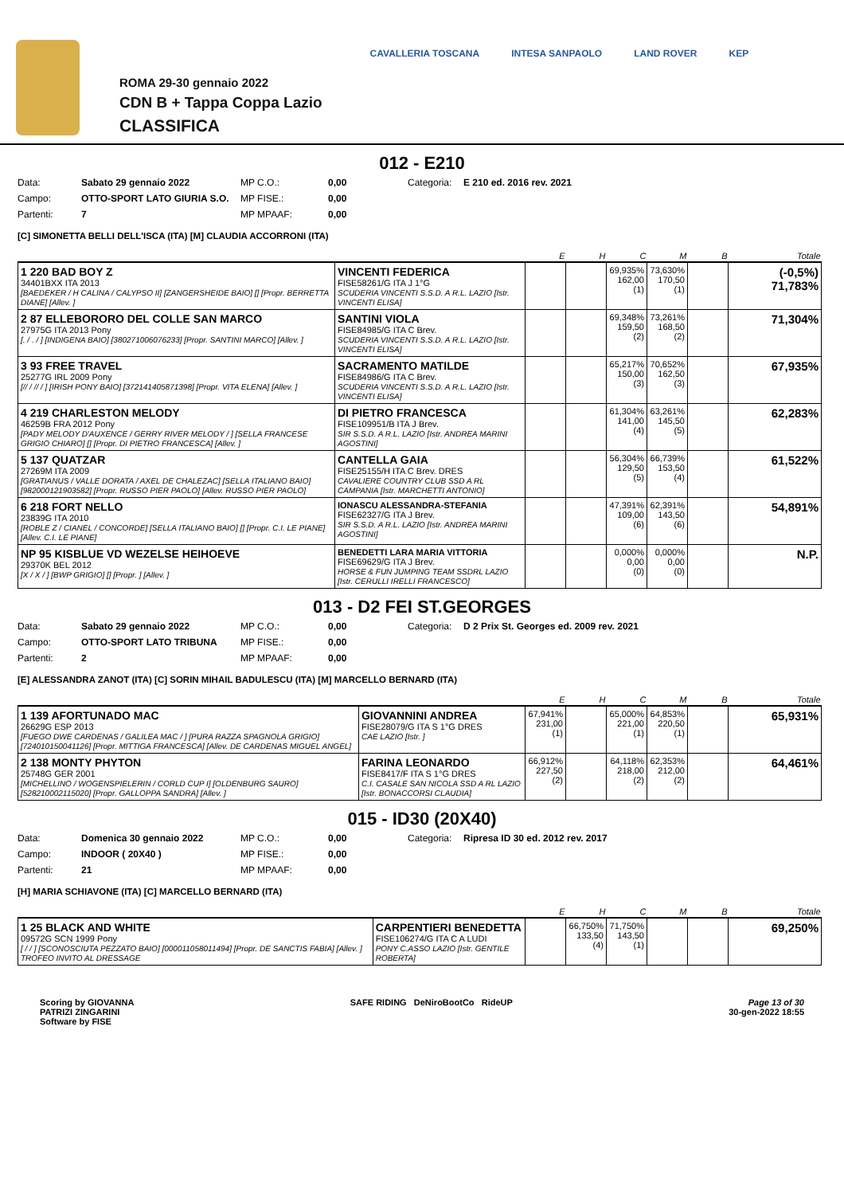ROMA 29-30 gennaio 2022
CDN B + Tappa Coppa Lazio
CLASSIFICA
CAVALLERIA TOSCANA INTESA SANPAOLO LAND ROVER KEP
012 - E210
Data: Sabato 29 gennaio 2022 MP C.O.: 0,00 Categoria: E 210 ed. 2016 rev. 2021 Campo: OTTO-SPORT LATO GIURIA S.O. MP FISE.: 0,00 Partenti: 7 MP MPAAF: 0,00
[C] SIMONETTA BELLI DELL'ISCA (ITA) [M] CLAUDIA ACCORRONI (ITA)
| | | E | H | C | M | B | Totale |
| --- | --- | --- | --- | --- | --- | --- | --- |
| 1 220 BAD BOY Z 34401BXX ITA 2013 [BAEDEKER / H CALINA / CALYPSO II] [ZANGERSHEIDE BAIO] [] [Propr. BERRETTA DIANE] [Allev. ] | VINCENTI FEDERICA FISE58261/G ITA J 1°G SCUDERIA VINCENTI S.S.D. A R.L. LAZIO [Istr. VINCENTI ELISA] | | | 69,935% 162,00 (1) | 73,630% 170,50 (1) | | (-0,5%) 71,783% |
| 2 87 ELLEBORORO DEL COLLE SAN MARCO 27975G ITA 2013 Pony [. / . / ] [INDIGENA BAIO] [380271006076233] [Propr. SANTINI MARCO] [Allev. ] | SANTINI VIOLA FISE84985/G ITA C Brev. SCUDERIA VINCENTI S.S.D. A R.L. LAZIO [Istr. VINCENTI ELISA] | | | 69,348% 159,50 (2) | 73,261% 168,50 (2) | | 71,304% |
| 3 93 FREE TRAVEL 25277G IRL 2009 Pony [// / // / ] [IRISH PONY BAIO] [372141405871398] [Propr. VITA ELENA] [Allev. ] | SACRAMENTO MATILDE FISE84986/G ITA C Brev. SCUDERIA VINCENTI S.S.D. A R.L. LAZIO [Istr. VINCENTI ELISA] | | | 65,217% 150,00 (3) | 70,652% 162,50 (3) | | 67,935% |
| 4 219 CHARLESTON MELODY 46259B FRA 2012 Pony [PADY MELODY D'AUXENCE / GERRY RIVER MELODY / ] [SELLA FRANCESE GRIGIO CHIARO] [] [Propr. DI PIETRO FRANCESCA] [Allev. ] | DI PIETRO FRANCESCA FISE109951/B ITA J Brev. SIR S.S.D. A R.L. LAZIO [Istr. ANDREA MARINI AGOSTINI] | | | 61,304% 141,00 (4) | 63,261% 145,50 (5) | | 62,283% |
| 5 137 QUATZAR 27269M ITA 2009 [GRATIANUS / VALLE DORATA / AXEL DE CHALEZAC] [SELLA ITALIANO BAIO] [982000121903582] [Propr. RUSSO PIER PAOLO] [Allev. RUSSO PIER PAOLO] | CANTELLA GAIA FISE25155/H ITA C Brev. DRES CAVALIERE COUNTRY CLUB SSD A RL CAMPANIA [Istr. MARCHETTI ANTONIO] | | | 56,304% 129,50 (5) | 66,739% 153,50 (4) | | 61,522% |
| 6 218 FORT NELLO 23839G ITA 2010 [ROBLE Z / CIANEL / CONCORDE] [SELLA ITALIANO BAIO] [] [Propr. C.I. LE PIANE] [Allev. C.I. LE PIANE] | IONASCU ALESSANDRA-STEFANIA FISE62327/G ITA J Brev. SIR S.S.D. A R.L. LAZIO [Istr. ANDREA MARINI AGOSTINI] | | | 47,391% 109,00 (6) | 62,391% 143,50 (6) | | 54,891% |
| NP 95 KISBLUE VD WEZELSE HEIHOEVE 29370K BEL 2012 [X / X / ] [BWP GRIGIO] [] [Propr. ] [Allev. ] | BENEDETTI LARA MARIA VITTORIA FISE69629/G ITA J Brev. HORSE & FUN JUMPING TEAM SSDRL LAZIO [Istr. CERULLI IRELLI FRANCESCO] | | | 0,000% 0,00 (0) | 0,000% 0,00 (0) | | N.P. |
013 - D2 FEI ST.GEORGES
Data: Sabato 29 gennaio 2022 MP C.O.: 0,00 Categoria: D 2 Prix St. Georges ed. 2009 rev. 2021 Campo: OTTO-SPORT LATO TRIBUNA MP FISE.: 0,00 Partenti: 2 MP MPAAF: 0,00
[E] ALESSANDRA ZANOT (ITA) [C] SORIN MIHAIL BADULESCU (ITA) [M] MARCELLO BERNARD (ITA)
| | | E | H | C | M | B | Totale |
| --- | --- | --- | --- | --- | --- | --- | --- |
| 1 139 AFORTUNADO MAC 26629G ESP 2013 [FUEGO DWE CARDENAS / GALILEA MAC / ] [PURA RAZZA SPAGNOLA GRIGIO] [724010150041126] [Propr. MITTIGA FRANCESCA] [Allev. DE CARDENAS MIGUEL ANGEL] | GIOVANNINI ANDREA FISE28079/G ITA S 1°G DRES CAE LAZIO [Istr. ] | 67,941% 231,00 (1) | | 65,000% 221,00 (1) | 64,853% 220,50 (1) | | 65,931% |
| 2 138 MONTY PHYTON 25748G GER 2001 [MICHELLINO / WOGENSPIELERIN / CORLD CUP I] [OLDENBURG SAURO] [528210002115020] [Propr. GALLOPPA SANDRA] [Allev. ] | FARINA LEONARDO FISE8417/F ITA S 1°G DRES C.I. CASALE SAN NICOLA SSD A RL LAZIO [Istr. BONACCORSI CLAUDIA] | 66,912% 227,50 (2) | | 64,118% 218,00 (2) | 62,353% 212,00 (2) | | 64,461% |
015 - ID30 (20X40)
Data: Domenica 30 gennaio 2022 MP C.O.: 0,00 Categoria: Ripresa ID 30 ed. 2012 rev. 2017 Campo: INDOOR ( 20X40 ) MP FISE.: 0,00 Partenti: 21 MP MPAAF: 0,00
[H] MARIA SCHIAVONE (ITA) [C] MARCELLO BERNARD (ITA)
| | | E | H | C | M | B | Totale |
| --- | --- | --- | --- | --- | --- | --- | --- |
| 1 25 BLACK AND WHITE 09572G SCN 1999 Pony [ / / ] [SCONOSCIUTA PEZZATO BAIO] [000011058011494] [Propr. DE SANCTIS FABIA] [Allev. ] TROFEO INVITO AL DRESSAGE | CARPENTIERI BENEDETTA FISE106274/G ITA C A LUDI PONY C.ASSO LAZIO [Istr. GENTILE ROBERTA] | | 66,750% 133,50 (4) | 71,750% 143,50 (1) | | | 69,250% |
Scoring by GIOVANNA
PATRIZI ZINGARINI
Software by FISE
SAFE RIDING DeNiroBootCo RideUP
Page 13 of 30
30-gen-2022 18:55